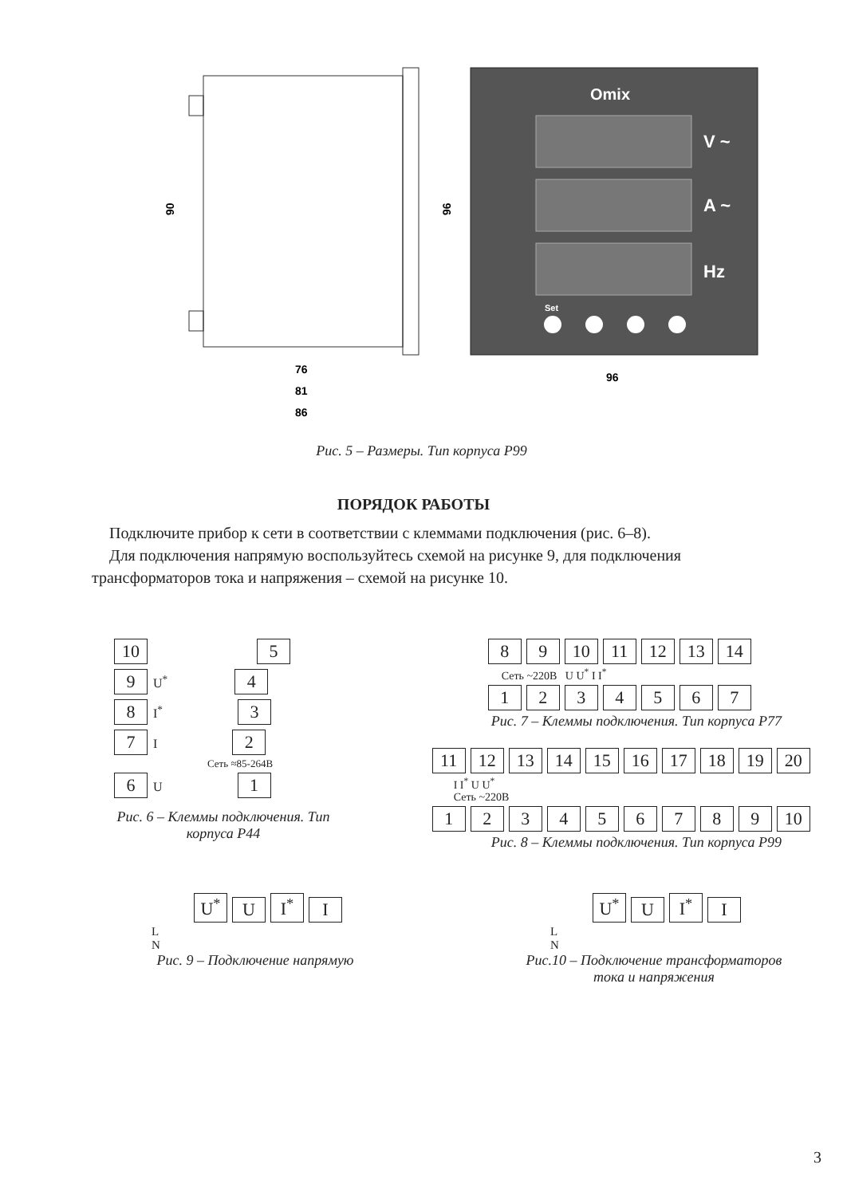90
96
76
81
86
96
Omix
V ~
A ~
Hz
Set
Рис. 5 – Размеры. Тип корпуса Р99
ПОРЯДОК РАБОТЫ
Подключите прибор к сети в соответствии с клеммами подключения (рис. 6–8).
Для подключения напрямую воспользуйтесь схемой на рисунке 9, для подключения трансформаторов тока и напряжения – схемой на рисунке 10.
10 5
9 U<sup>*</sup> 4
8 I<sup>*</sup> 3
7 I 2
Сеть ≈85-264В
6 U 1
Рис. 6 – Клеммы подключения. Тип корпуса Р44
8 9 10 11 12 13 14
Сеть ~220В U U<sup>*</sup> I I<sup>*</sup>
1234567
Рис. 7 – Клеммы подключения. Тип корпуса Р77
11 12 13 14 15 16 17 18 19 20
I I<sup>*</sup> U U<sup>*</sup>
Сеть ~220В
123456789 10
Рис. 8 – Клеммы подключения. Тип корпуса Р99
U<sup>*</sup> U I<sup>*</sup> I
L
N
Рис. 9 – Подключение напрямую
U<sup>*</sup> U I<sup>*</sup> I
L
N
Рис.10 – Подключение трансформаторов тока и напряжения
3